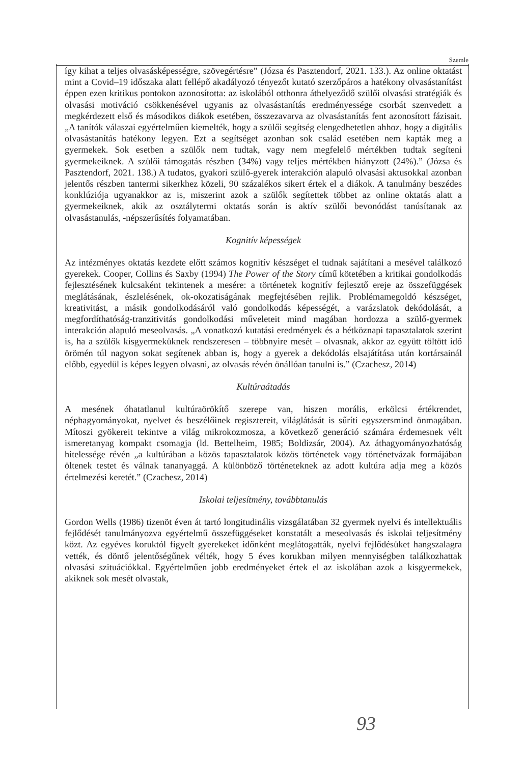Szemle
így kihat a teljes olvasásképességre, szövegértésre” (Józsa és Pasztendorf, 2021. 133.). Az online oktatást mint a Covid–19 időszaka alatt fellépő akadályozó tényezőt kutató szerzőpáros a hatékony olvasástanítást éppen ezen kritikus pontokon azonosította: az iskolából otthonra áthelyeződő szülői olvasási stratégiák és olvasási motiváció csökkenésével ugyanis az olvasástanítás eredményessége csorbát szenvedett a megkérdezett első és másodikos diákok esetében, összezavarva az olvasástanítás fent azonosított fázisait. „A tanítók válaszai egyértelműen kiemelték, hogy a szülői segítség elengedhetetlen ahhoz, hogy a digitális olvasástanítás hatékony legyen. Ezt a segítséget azonban sok család esetében nem kapták meg a gyermekek. Sok esetben a szülők nem tudtak, vagy nem megfelelő mértékben tudtak segíteni gyermekeiknek. A szülői támogatás részben (34%) vagy teljes mértékben hiányzott (24%).” (Józsa és Pasztendorf, 2021. 138.) A tudatos, gyakori szülő-gyerek interakción alapuló olvasási aktusokkal azonban jelentős részben tantermi sikerkhez közeli, 90 százalékos sikert értek el a diákok. A tanulmány beszédes konklúziója ugyanakkor az is, miszerint azok a szülők segítettek többet az online oktatás alatt a gyermekeiknek, akik az osztálytermi oktatás során is aktív szülői bevonódást tanúsítanak az olvasástanulás, -népszerűsítés folyamatában.
Kognitív képességek
Az intézményes oktatás kezdete előtt számos kognitív készséget el tudnak sajátítani a mesével találkozó gyerekek. Cooper, Collins és Saxby (1994) The Power of the Story című kötetében a kritikai gondolkodás fejlesztésének kulcsaként tekintenek a mesére: a történetek kognitív fejlesztő ereje az összefüggések meglátásának, észlelésének, ok-okozatiságának megfejtésében rejlik. Problémamegoldó készséget, kreativitást, a másik gondolkodásáról való gondolkodás képességét, a varázslatok dekódolását, a megfordíthatóság-tranzitivitás gondolkodási műveleteit mind magában hordozza a szülő-gyermek interakción alapuló meseolvasás. „A vonatkozó kutatási eredmények és a hétköznapi tapasztalatok szerint is, ha a szülők kisgyermeküknek rendszeresen – többnyire mesét – olvasnak, akkor az együtt töltött idő örömén túl nagyon sokat segítenek abban is, hogy a gyerek a dekódolás elsajátítása után kortársainál előbb, egyedül is képes legyen olvasni, az olvasás révén önállóan tanulni is.” (Czachesz, 2014)
Kultúraátadás
A mesének óhatatlanul kultúraörökítő szerepe van, hiszen morális, erkölcsi értékrendet, néphagyományokat, nyelvet és beszélőinek regisztereit, világlátását is sűríti egyszersmind önmagában. Mítoszi gyökereit tekintve a világ mikrokozmosza, a következő generáció számára érdemesnek vélt ismeretanyag kompakt csomagja (ld. Bettelheim, 1985; Boldizsár, 2004). Az áthagyományozhatóság hitelessége révén „a kultúrában a közös tapasztalatok közös történetek vagy történetvázak formájában öltenek testet és válnak tananyaggá. A különböző történeteknek az adott kultúra adja meg a közös értelmezési keretét.” (Czachesz, 2014)
Iskolai teljesítmény, továbbtanulás
Gordon Wells (1986) tizenöt éven át tartó longitudinális vizsgálatában 32 gyermek nyelvi és intellektuális fejlődését tanulmányozva egyértelmű összefüggéseket konstatált a meseolvasás és iskolai teljesítmény közt. Az egyéves koruktól figyelt gyerekeket időnként meglátogatták, nyelvi fejlődésüket hangszalagra vették, és döntő jelentőségűnek vélték, hogy 5 éves korukban milyen mennyiségben találkozhattak olvasási szituációkkal. Egyértelműen jobb eredményeket értek el az iskolában azok a kisgyermekek, akiknek sok mesét olvastak,
93